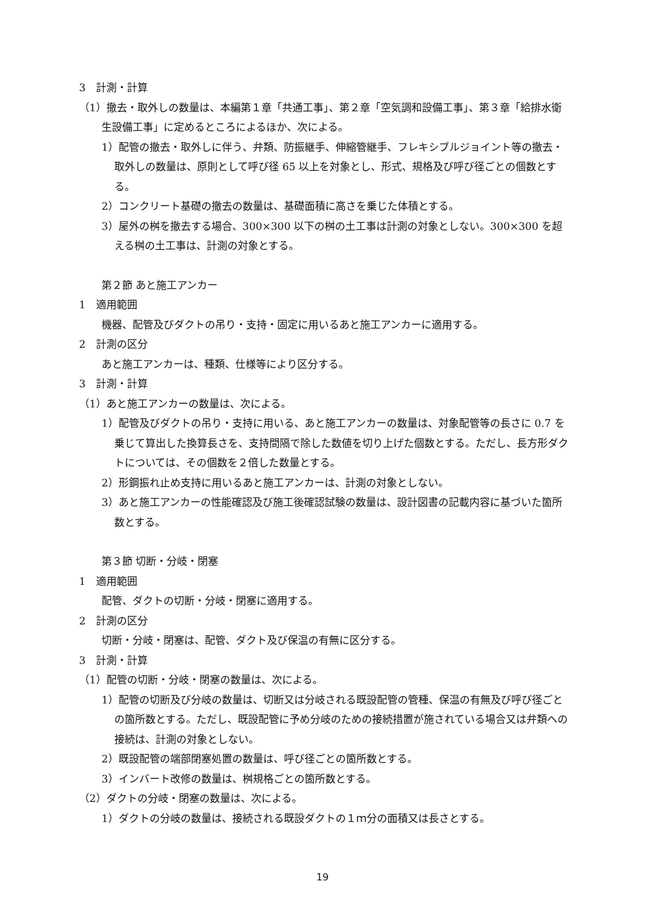3　計測・計算
（1）撤去・取外しの数量は、本編第１章「共通工事」、第２章「空気調和設備工事」、第３章「給排水衛生設備工事」に定めるところによるほか、次による。
1）配管の撤去・取外しに伴う、弁類、防振継手、伸縮管継手、フレキシブルジョイント等の撤去・取外しの数量は、原則として呼び径 65 以上を対象とし、形式、規格及び呼び径ごとの個数とする。
2）コンクリート基礎の撤去の数量は、基礎面積に高さを乗じた体積とする。
3）屋外の桝を撤去する場合、300×300 以下の桝の土工事は計測の対象としない。300×300 を超える桝の土工事は、計測の対象とする。
第２節 あと施工アンカー
1　適用範囲
機器、配管及びダクトの吊り・支持・固定に用いるあと施工アンカーに適用する。
2　計測の区分
あと施工アンカーは、種類、仕様等により区分する。
3　計測・計算
（1）あと施工アンカーの数量は、次による。
1）配管及びダクトの吊り・支持に用いる、あと施工アンカーの数量は、対象配管等の長さに 0.7 を乗じて算出した換算長さを、支持間隔で除した数値を切り上げた個数とする。ただし、長方形ダクトについては、その個数を２倍した数量とする。
2）形鋼振れ止め支持に用いるあと施工アンカーは、計測の対象としない。
3）あと施工アンカーの性能確認及び施工後確認試験の数量は、設計図書の記載内容に基づいた箇所数とする。
第３節 切断・分岐・閉塞
1　適用範囲
配管、ダクトの切断・分岐・閉塞に適用する。
2　計測の区分
切断・分岐・閉塞は、配管、ダクト及び保温の有無に区分する。
3　計測・計算
（1）配管の切断・分岐・閉塞の数量は、次による。
1）配管の切断及び分岐の数量は、切断又は分岐される既設配管の管種、保温の有無及び呼び径ごとの箇所数とする。ただし、既設配管に予め分岐のための接続措置が施されている場合又は弁類への接続は、計測の対象としない。
2）既設配管の端部閉塞処置の数量は、呼び径ごとの箇所数とする。
3）インバート改修の数量は、桝規格ごとの箇所数とする。
（2）ダクトの分岐・閉塞の数量は、次による。
1）ダクトの分岐の数量は、接続される既設ダクトの１ｍ分の面積又は長さとする。
19